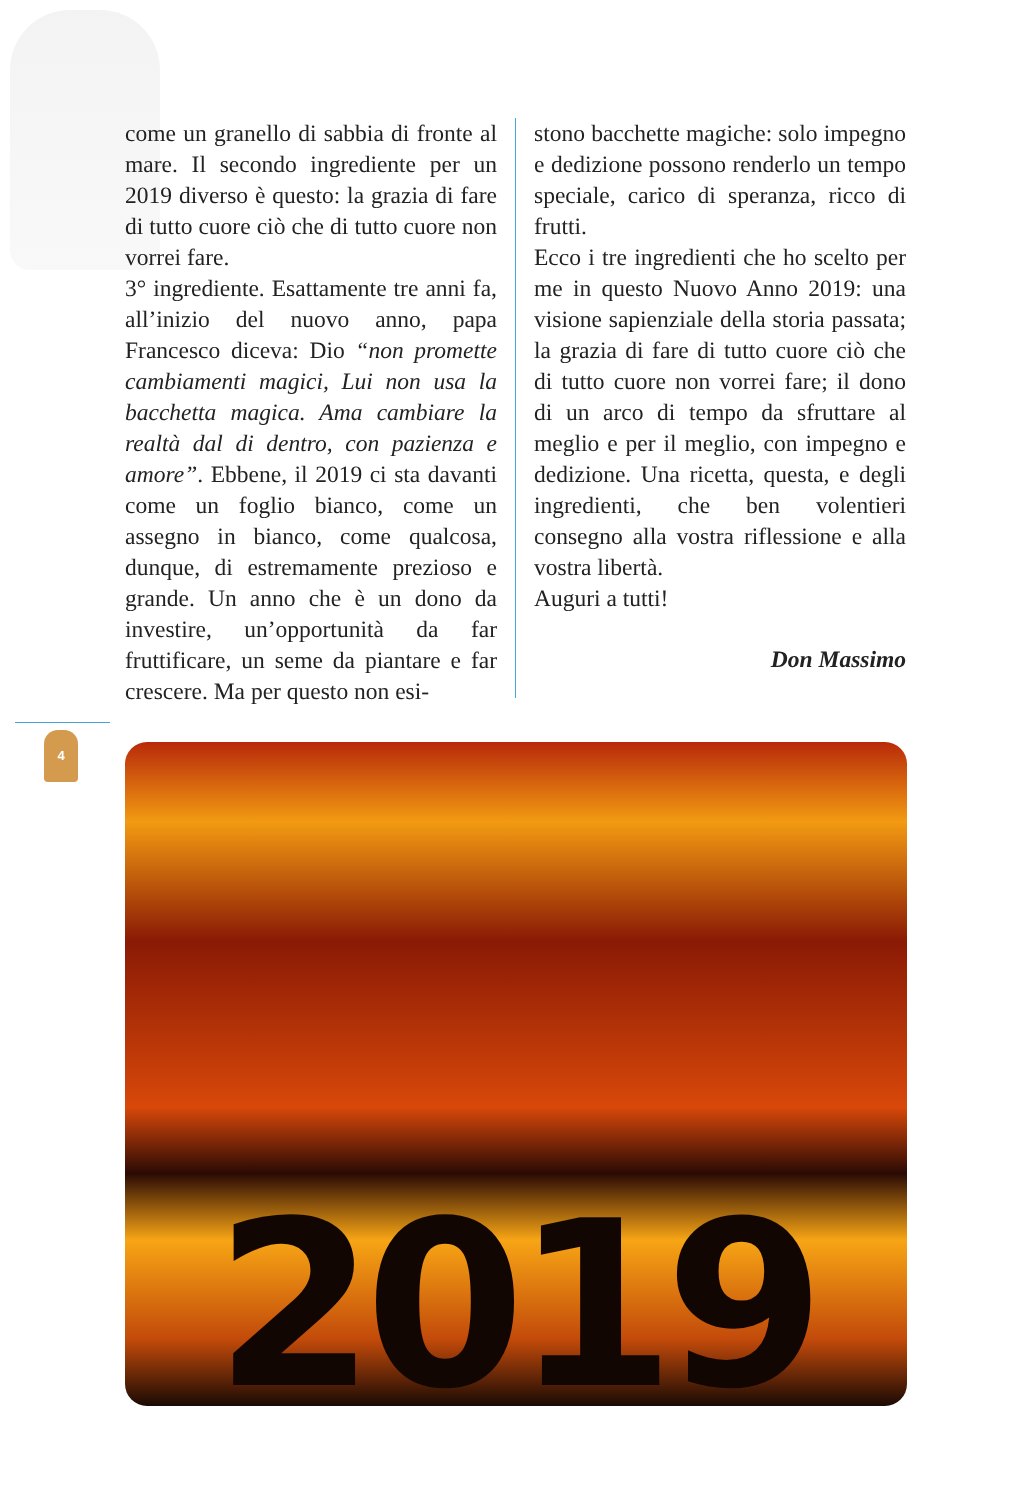come un granello di sabbia di fronte al mare. Il secondo ingrediente per un 2019 diverso è questo: la grazia di fare di tutto cuore ciò che di tutto cuore non vorrei fare.
3° ingrediente. Esattamente tre anni fa, all’inizio del nuovo anno, papa Francesco diceva: Dio “non promette cambiamenti magici, Lui non usa la bacchetta magica. Ama cambiare la realtà dal di dentro, con pazienza e amore”. Ebbene, il 2019 ci sta davanti come un foglio bianco, come un assegno in bianco, come qualcosa, dunque, di estremamente prezioso e grande. Un anno che è un dono da investire, un’opportunità da far fruttificare, un seme da piantare e far crescere. Ma per questo non esi-
stono bacchette magiche: solo impegno e dedizione possono renderlo un tempo speciale, carico di speranza, ricco di frutti.
Ecco i tre ingredienti che ho scelto per me in questo Nuovo Anno 2019: una visione sapienziale della storia passata; la grazia di fare di tutto cuore ciò che di tutto cuore non vorrei fare; il dono di un arco di tempo da sfruttare al meglio e per il meglio, con impegno e dedizione. Una ricetta, questa, e degli ingredienti, che ben volentieri consegno alla vostra riflessione e alla vostra libertà.
Auguri a tutti!
Don Massimo
4
2019